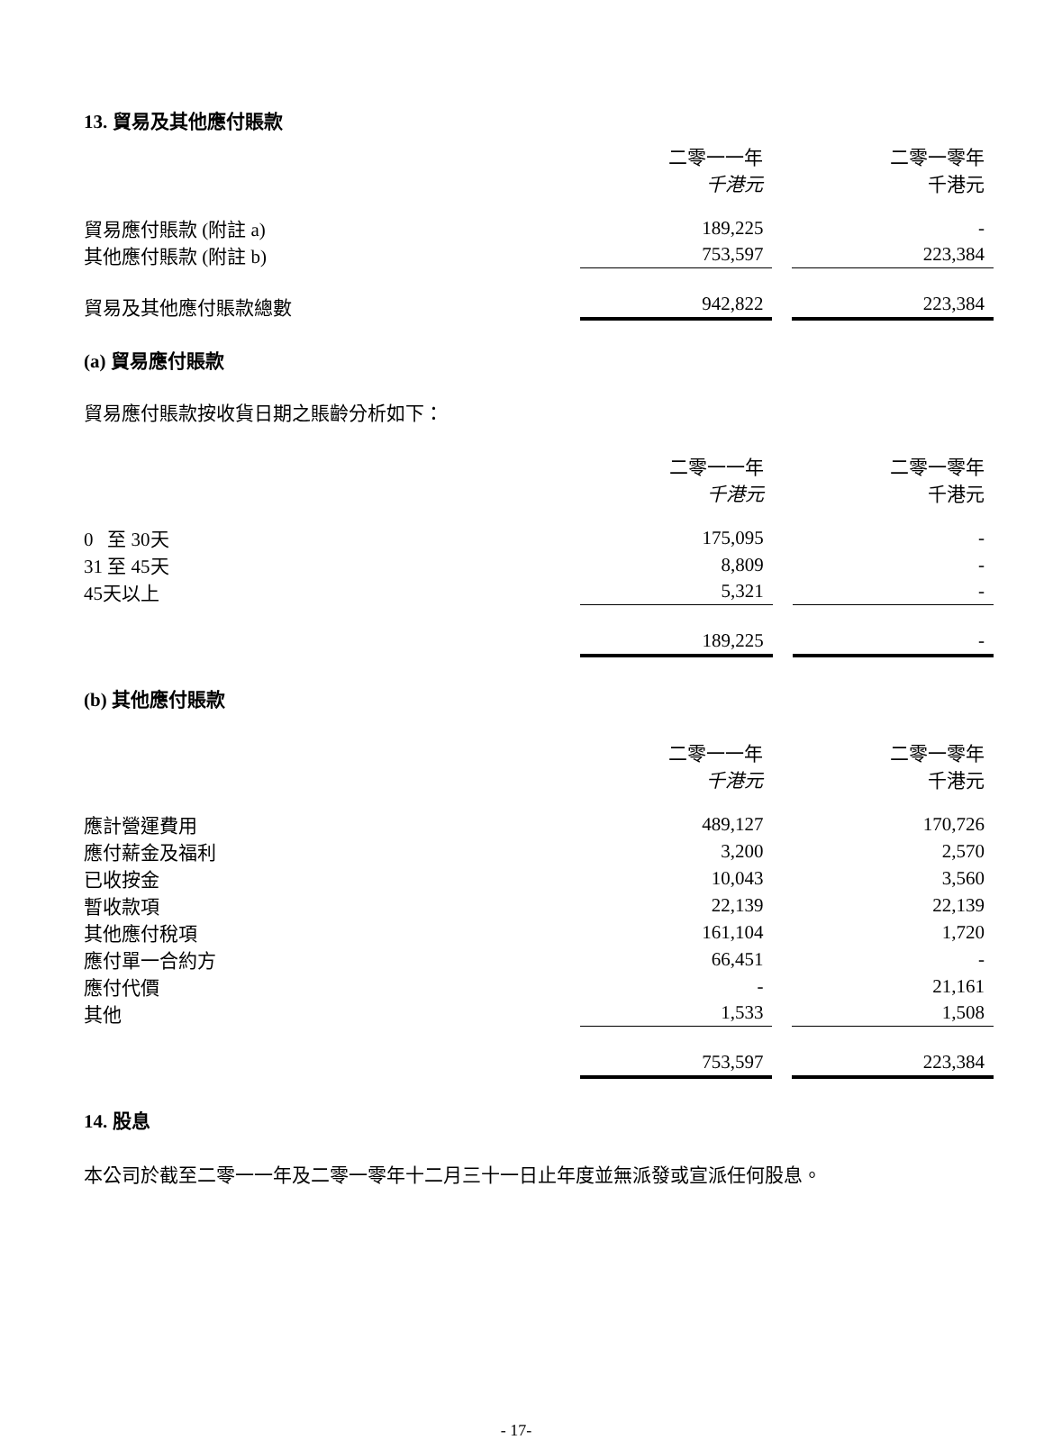13. 貿易及其他應付賬款
| | 二零一一年 | | 二零一零年 |
| | 千港元 | | 千港元 |
| 貿易應付賬款 (附註 a) | 189,225 | | - |
| 其他應付賬款 (附註 b) | 753,597 | | 223,384 |
| 貿易及其他應付賬款總數 | 942,822 | | 223,384 |
(a) 貿易應付賬款
貿易應付賬款按收貨日期之賬齡分析如下：
| | 二零一一年 | | 二零一零年 |
| | 千港元 | | 千港元 |
| 0 至 30天 | 175,095 | | - |
| 31 至 45天 | 8,809 | | - |
| 45天以上 | 5,321 | | - |
| | 189,225 | | - |
(b) 其他應付賬款
| | 二零一一年 | | 二零一零年 |
| | 千港元 | | 千港元 |
| 應計營運費用 | 489,127 | | 170,726 |
| 應付薪金及福利 | 3,200 | | 2,570 |
| 已收按金 | 10,043 | | 3,560 |
| 暫收款項 | 22,139 | | 22,139 |
| 其他應付稅項 | 161,104 | | 1,720 |
| 應付單一合約方 | 66,451 | | - |
| 應付代價 | - | | 21,161 |
| 其他 | 1,533 | | 1,508 |
| | 753,597 | | 223,384 |
14. 股息
本公司於截至二零一一年及二零一零年十二月三十一日止年度並無派發或宣派任何股息。
- 17-